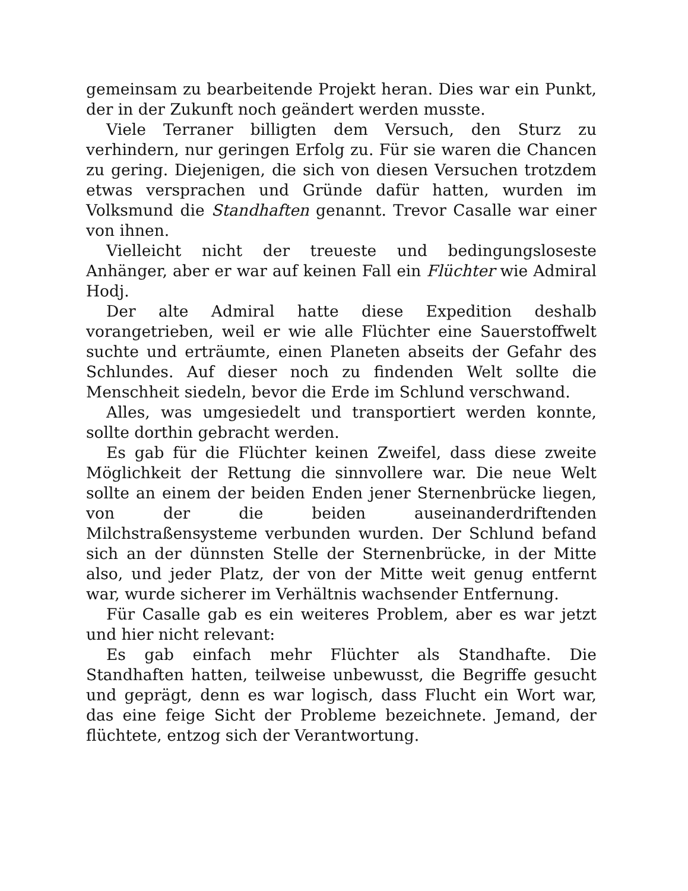gemeinsam zu bearbeitende Projekt heran. Dies war ein Punkt, der in der Zukunft noch geändert werden musste.
Viele Terraner billigten dem Versuch, den Sturz zu verhindern, nur geringen Erfolg zu. Für sie waren die Chancen zu gering. Diejenigen, die sich von diesen Versuchen trotzdem etwas versprachen und Gründe dafür hatten, wurden im Volksmund die Standhaften genannt. Trevor Casalle war einer von ihnen.
Vielleicht nicht der treueste und bedingungsloseste Anhänger, aber er war auf keinen Fall ein Flüchter wie Admiral Hodj.
Der alte Admiral hatte diese Expedition deshalb vorangetrieben, weil er wie alle Flüchter eine Sauerstoffwelt suchte und erträumte, einen Planeten abseits der Gefahr des Schlundes. Auf dieser noch zu findenden Welt sollte die Menschheit siedeln, bevor die Erde im Schlund verschwand.
Alles, was umgesiedelt und transportiert werden konnte, sollte dorthin gebracht werden.
Es gab für die Flüchter keinen Zweifel, dass diese zweite Möglichkeit der Rettung die sinnvollere war. Die neue Welt sollte an einem der beiden Enden jener Sternenbrücke liegen, von der die beiden auseinanderdriftenden Milchstraßensysteme verbunden wurden. Der Schlund befand sich an der dünnsten Stelle der Sternenbrücke, in der Mitte also, und jeder Platz, der von der Mitte weit genug entfernt war, wurde sicherer im Verhältnis wachsender Entfernung.
Für Casalle gab es ein weiteres Problem, aber es war jetzt und hier nicht relevant:
Es gab einfach mehr Flüchter als Standhafte. Die Standhaften hatten, teilweise unbewusst, die Begriffe gesucht und geprägt, denn es war logisch, dass Flucht ein Wort war, das eine feige Sicht der Probleme bezeichnete. Jemand, der flüchtete, entzog sich der Verantwortung.